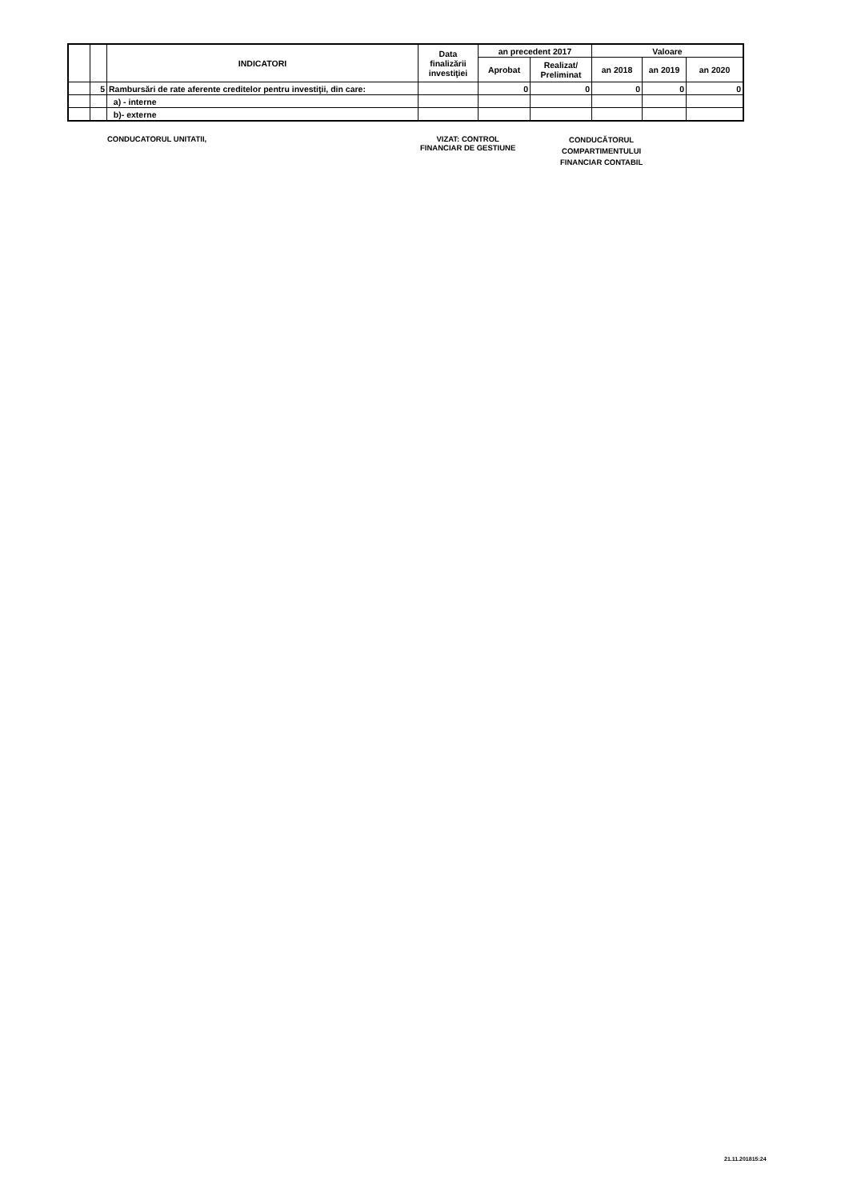| | | INDICATORI | Data finalizării investiţiei | an precedent 2017 | | Valoare | | |
| --- | --- | --- | --- | --- | --- | --- | --- | --- |
| | | | | Aprobat | Realizat/ Preliminat | an 2018 | an 2019 | an 2020 |
| | 5 | Rambursări de rate aferente creditelor pentru investiţii, din care: | | 0 | 0 | 0 | 0 | 0 |
| | | a) - interne | | | | | | |
| | | b)- externe | | | | | | |
CONDUCATORUL UNITATII,
VIZAT: CONTROL
FINANCIAR DE GESTIUNE
CONDUCĂTORUL
COMPARTIMENTULUI
FINANCIAR CONTABIL
21.11.201815:24